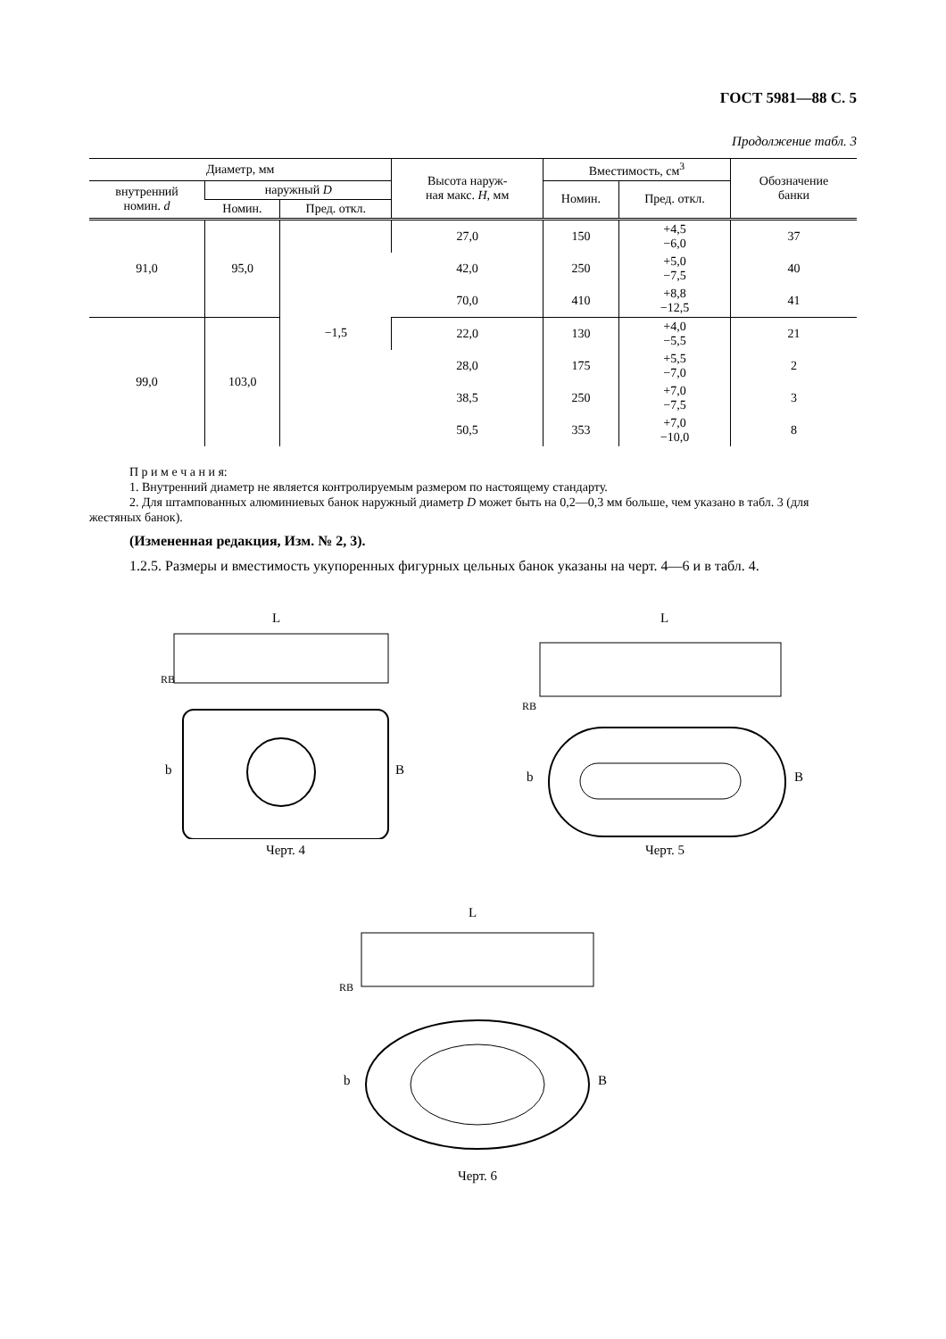ГОСТ 5981—88 С. 5
Продолжение табл. 3
| Диаметр, мм | | | Высота наруж- ная макс. H , мм | Вместимость, см<sup>3</sup> | | Обозначение банки |
| --- | --- | --- | --- | --- | --- | --- |
| внутренний номин. d | наружный D | | | Номин. | Пред. откл. | |
| | Номин. | Пред. откл. | | | | |
| 91,0 | 95,0 | −1,5 | 27,0 | 150 | +4,5 −6,0 | 37 |
| | | | 42,0 | 250 | +5,0 −7,5 | 40 |
| | | | 70,0 | 410 | +8,8 −12,5 | 41 |
| 99,0 | 103,0 | | 22,0 | 130 | +4,0 −5,5 | 21 |
| | | | 28,0 | 175 | +5,5 −7,0 | 2 |
| | | | 38,5 | 250 | +7,0 −7,5 | 3 |
| | | | 50,5 | 353 | +7,0 −10,0 | 8 |
П р и м е ч а н и я:
1. Внутренний диаметр не является контролируемым размером по настоящему стандарту.
2. Для штампованных алюминиевых банок наружный диаметр D может быть на 0,2—0,3 мм больше, чем указано в табл. 3 (для жестяных банок).
(Измененная редакция, Изм. № 2, 3).
1.2.5. Размеры и вместимость укупоренных фигурных цельных банок указаны на черт. 4—6 и в табл. 4.
L
RB
b
B
Черт. 4
L
RB
b
B
Черт. 5
L
RB
b
B
Черт. 6